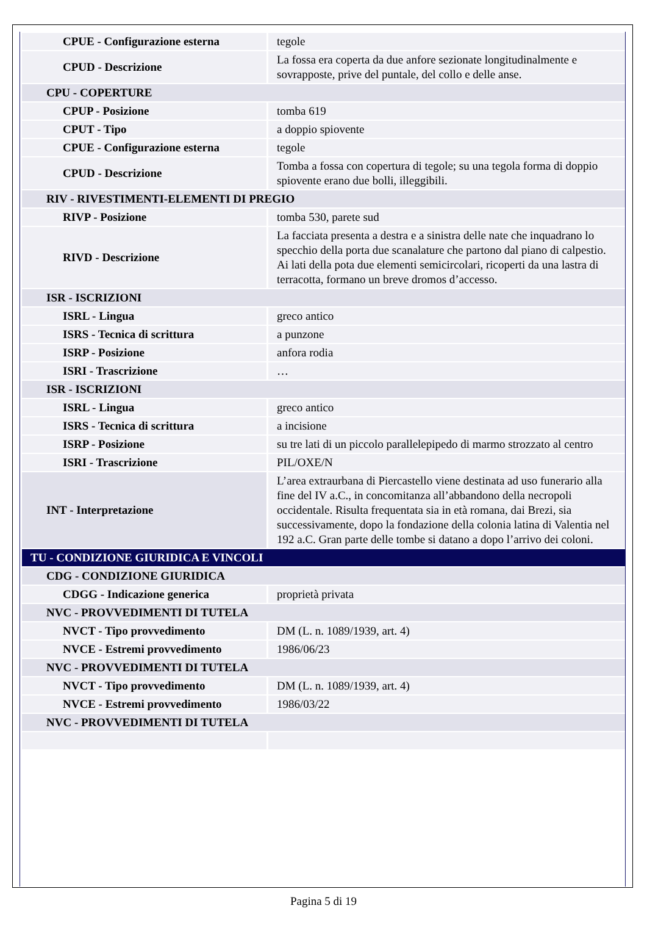| CPUE - Configurazione esterna | tegole |
| CPUD - Descrizione | La fossa era coperta da due anfore sezionate longitudinalmente e sovrapposte, prive del puntale, del collo e delle anse. |
| CPU - COPERTURE | |
| CPUP - Posizione | tomba 619 |
| CPUT - Tipo | a doppio spiovente |
| CPUE - Configurazione esterna | tegole |
| CPUD - Descrizione | Tomba a fossa con copertura di tegole; su una tegola forma di doppio spiovente erano due bolli, illeggibili. |
| RIV - RIVESTIMENTI-ELEMENTI DI PREGIO | |
| RIVP - Posizione | tomba 530, parete sud |
| RIVD - Descrizione | La facciata presenta a destra e a sinistra delle nate che inquadrano lo specchio della porta due scanalature che partono dal piano di calpestio. Ai lati della pota due elementi semicircolari, ricoperti da una lastra di terracotta, formano un breve dromos d’accesso. |
| ISR - ISCRIZIONI | |
| ISRL - Lingua | greco antico |
| ISRS - Tecnica di scrittura | a punzone |
| ISRP - Posizione | anfora rodia |
| ISRI - Trascrizione | … |
| ISR - ISCRIZIONI | |
| ISRL - Lingua | greco antico |
| ISRS - Tecnica di scrittura | a incisione |
| ISRP - Posizione | su tre lati di un piccolo parallelepipedo di marmo strozzato al centro |
| ISRI - Trascrizione | PIL/OXE/N |
| INT - Interpretazione | L’area extraurbana di Piercastello viene destinata ad uso funerario alla fine del IV a.C., in concomitanza all’abbandono della necropoli occidentale. Risulta frequentata sia in età romana, dai Brezi, sia successivamente, dopo la fondazione della colonia latina di Valentia nel 192 a.C. Gran parte delle tombe si datano a dopo l’arrivo dei coloni. |
| TU - CONDIZIONE GIURIDICA E VINCOLI | |
| CDG - CONDIZIONE GIURIDICA | |
| CDGG - Indicazione generica | proprietà privata |
| NVC - PROVVEDIMENTI DI TUTELA | |
| NVCT - Tipo provvedimento | DM (L. n. 1089/1939, art. 4) |
| NVCE - Estremi provvedimento | 1986/06/23 |
| NVC - PROVVEDIMENTI DI TUTELA | |
| NVCT - Tipo provvedimento | DM (L. n. 1089/1939, art. 4) |
| NVCE - Estremi provvedimento | 1986/03/22 |
| NVC - PROVVEDIMENTI DI TUTELA | |
Pagina 5 di 19